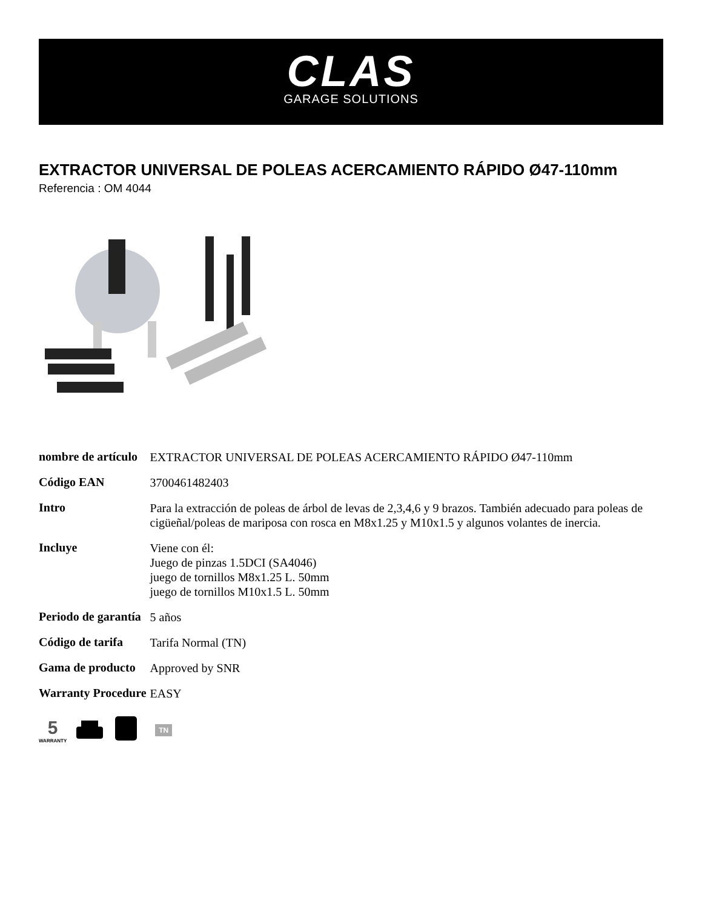CLAS
GARAGE SOLUTIONS
EXTRACTOR UNIVERSAL DE POLEAS ACERCAMIENTO RÁPIDO Ø47-110mm
Referencia : OM 4044
| nombre de artículo | EXTRACTOR UNIVERSAL DE POLEAS ACERCAMIENTO RÁPIDO Ø47-110mm |
| Código EAN | 3700461482403 |
| Intro | Para la extracción de poleas de árbol de levas de 2,3,4,6 y 9 brazos. También adecuado para poleas de cigüeñal/poleas de mariposa con rosca en M8x1.25 y M10x1.5 y algunos volantes de inercia. |
| Incluye | Viene con él: Juego de pinzas 1.5DCI (SA4046) juego de tornillos M8x1.25 L. 50mm juego de tornillos M10x1.5 L. 50mm |
| Periodo de garantía | 5 años |
| Código de tarifa | Tarifa Normal (TN) |
| Gama de producto | Approved by SNR |
| Warranty Procedure | EASY |
5
WARRANTY
TN